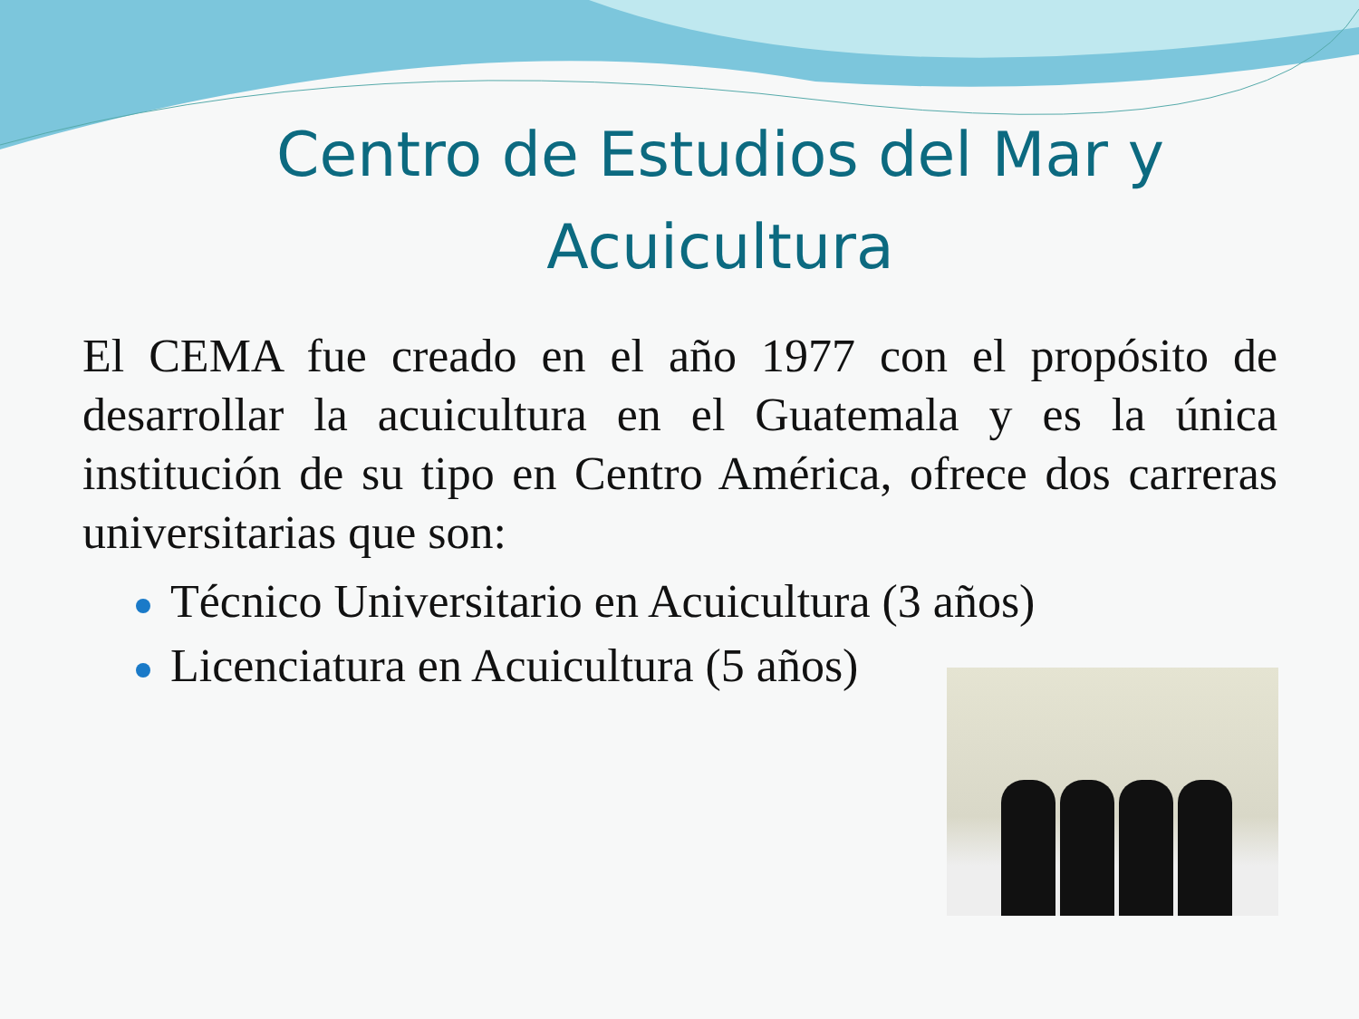Centro de Estudios del Mar y Acuicultura
El CEMA fue creado en el año 1977 con el propósito de desarrollar la acuicultura en el Guatemala y es la única institución de su tipo en Centro América, ofrece dos carreras universitarias que son:
Técnico Universitario en Acuicultura (3 años)
Licenciatura en Acuicultura (5 años)